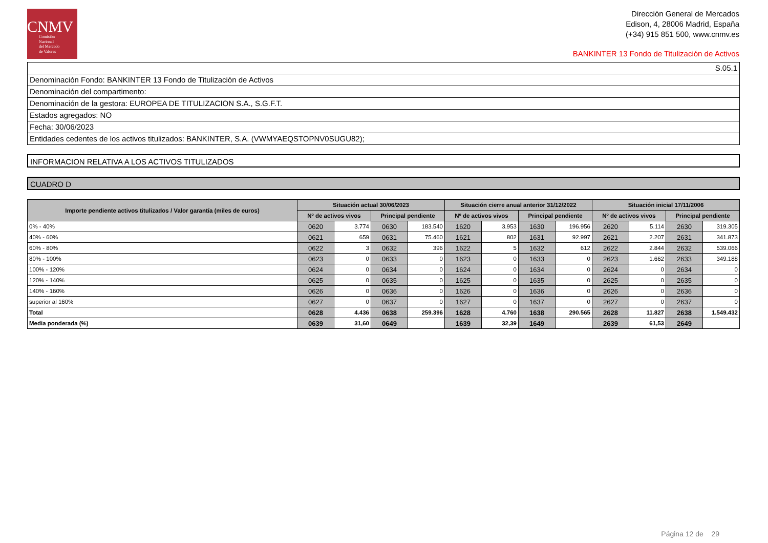CNMV
Comisión
Nacional
del Mercado
de Valores
Dirección General de Mercados
Edison, 4, 28006 Madrid, España
(+34) 915 851 500, www.cnmv.es
BANKINTER 13 Fondo de Titulización de Activos
S.05.1
Denominación Fondo: BANKINTER 13 Fondo de Titulización de Activos
Denominación del compartimento:
Denominación de la gestora: EUROPEA DE TITULIZACION S.A., S.G.F.T.
Estados agregados: NO
Fecha: 30/06/2023
Entidades cedentes de los activos titulizados: BANKINTER, S.A. (VWMYAEQSTOPNV0SUGU82);
INFORMACION RELATIVA A LOS ACTIVOS TITULIZADOS
CUADRO D
| Importe pendiente activos titulizados / Valor garantía (miles de euros) | Situación actual 30/06/2023 | | | | Situación cierre anual anterior 31/12/2022 | | | | Situación inicial 17/11/2006 | | | |
| --- | --- | --- | --- | --- | --- | --- | --- | --- | --- | --- | --- | --- |
| | Nº de activos vivos | | Principal pendiente | | Nº de activos vivos | | Principal pendiente | | Nº de activos vivos | | Principal pendiente | |
| 0% - 40% | 0620 | 3.774 | 0630 | 183.540 | 1620 | 3.953 | 1630 | 196.956 | 2620 | 5.114 | 2630 | 319.305 |
| 40% - 60% | 0621 | 659 | 0631 | 75.460 | 1621 | 802 | 1631 | 92.997 | 2621 | 2.207 | 2631 | 341.873 |
| 60% - 80% | 0622 | 3 | 0632 | 396 | 1622 | 5 | 1632 | 612 | 2622 | 2.844 | 2632 | 539.066 |
| 80% - 100% | 0623 | 0 | 0633 | 0 | 1623 | 0 | 1633 | 0 | 2623 | 1.662 | 2633 | 349.188 |
| 100% - 120% | 0624 | 0 | 0634 | 0 | 1624 | 0 | 1634 | 0 | 2624 | 0 | 2634 | 0 |
| 120% - 140% | 0625 | 0 | 0635 | 0 | 1625 | 0 | 1635 | 0 | 2625 | 0 | 2635 | 0 |
| 140% - 160% | 0626 | 0 | 0636 | 0 | 1626 | 0 | 1636 | 0 | 2626 | 0 | 2636 | 0 |
| superior al 160% | 0627 | 0 | 0637 | 0 | 1627 | 0 | 1637 | 0 | 2627 | 0 | 2637 | 0 |
| Total | 0628 | 4.436 | 0638 | 259.396 | 1628 | 4.760 | 1638 | 290.565 | 2628 | 11.827 | 2638 | 1.549.432 |
| Media ponderada (%) | 0639 | 31,60 | 0649 | | 1639 | 32,39 | 1649 | | 2639 | 61,53 | 2649 | |
Página 12 de 29